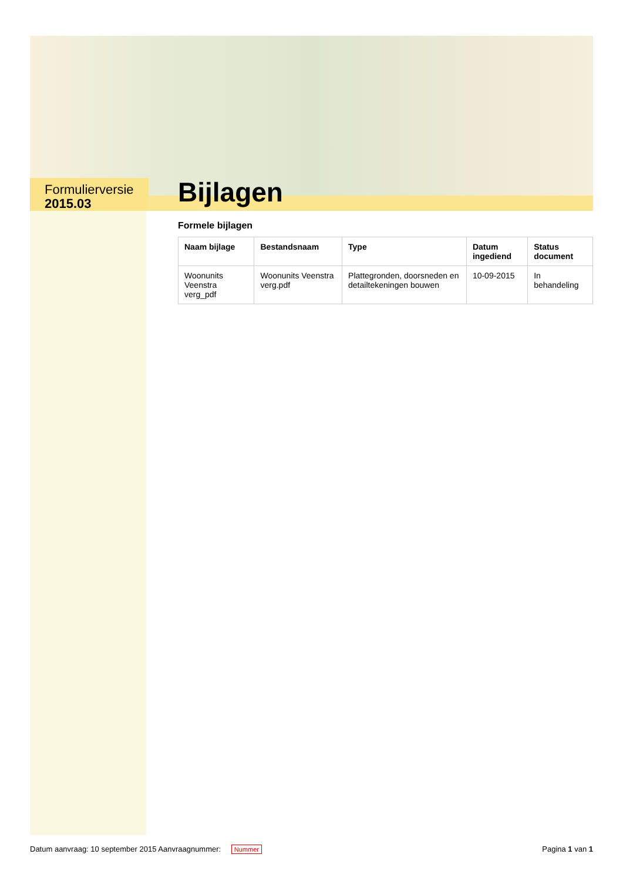Formulierversie
2015.03
Bijlagen
Formele bijlagen
| Naam bijlage | Bestandsnaam | Type | Datum ingediend | Status document |
| --- | --- | --- | --- | --- |
| Woonunits Veenstra verg_pdf | Woonunits Veenstra verg.pdf | Plattegronden, doorsneden en detailtekeningen bouwen | 10-09-2015 | In behandeling |
Datum aanvraag: 10 september 2015 Aanvraagnummer: Nummer Pagina 1 van 1